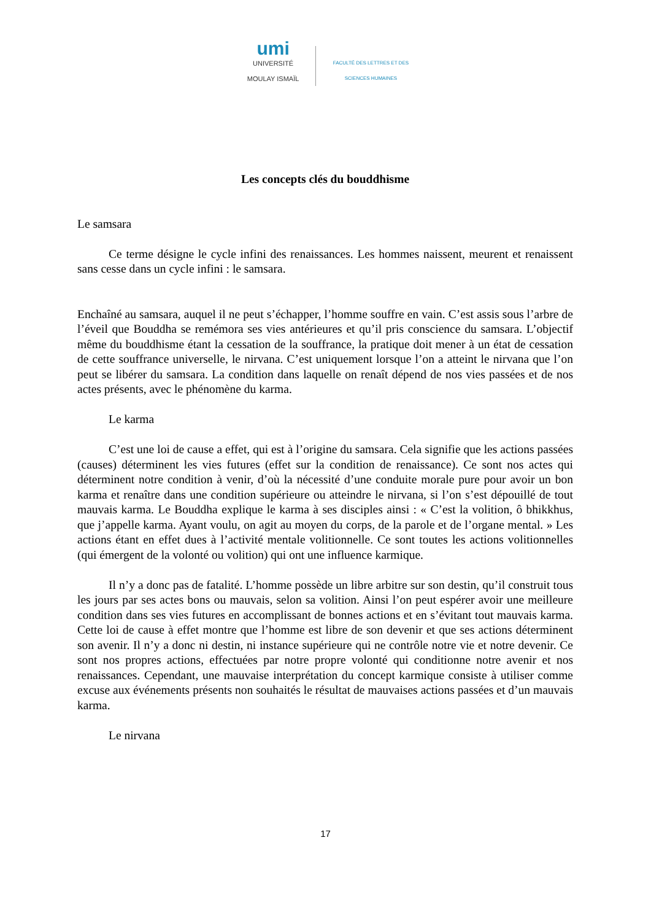umi
UNIVERSITÉ MOULAY ISMAÏL
FACULTÉ DES LETTRES ET DES SCIENCES HUMAINES
Les concepts clés du bouddhisme
Le samsara
Ce terme désigne le cycle infini des renaissances. Les hommes naissent, meurent et renaissent sans cesse dans un cycle infini : le samsara.
Enchaîné au samsara, auquel il ne peut s’échapper, l’homme souffre en vain. C’est assis sous l’arbre de l’éveil que Bouddha se remémora ses vies antérieures et qu’il pris conscience du samsara. L’objectif même du bouddhisme étant la cessation de la souffrance, la pratique doit mener à un état de cessation de cette souffrance universelle, le nirvana. C’est uniquement lorsque l’on a atteint le nirvana que l’on peut se libérer du samsara. La condition dans laquelle on renaît dépend de nos vies passées et de nos actes présents, avec le phénomène du karma.
Le karma
C’est une loi de cause a effet, qui est à l’origine du samsara. Cela signifie que les actions passées (causes) déterminent les vies futures (effet sur la condition de renaissance). Ce sont nos actes qui déterminent notre condition à venir, d’où la nécessité d’une conduite morale pure pour avoir un bon karma et renaître dans une condition supérieure ou atteindre le nirvana, si l’on s’est dépouillé de tout mauvais karma. Le Bouddha explique le karma à ses disciples ainsi : « C’est la volition, ô bhikkhus, que j’appelle karma. Ayant voulu, on agit au moyen du corps, de la parole et de l’organe mental. » Les actions étant en effet dues à l’activité mentale volitionnelle. Ce sont toutes les actions volitionnelles (qui émergent de la volonté ou volition) qui ont une influence karmique.
Il n’y a donc pas de fatalité. L’homme possède un libre arbitre sur son destin, qu’il construit tous les jours par ses actes bons ou mauvais, selon sa volition. Ainsi l’on peut espérer avoir une meilleure condition dans ses vies futures en accomplissant de bonnes actions et en s’évitant tout mauvais karma. Cette loi de cause à effet montre que l’homme est libre de son devenir et que ses actions déterminent son avenir. Il n’y a donc ni destin, ni instance supérieure qui ne contrôle notre vie et notre devenir. Ce sont nos propres actions, effectuées par notre propre volonté qui conditionne notre avenir et nos renaissances. Cependant, une mauvaise interprétation du concept karmique consiste à utiliser comme excuse aux événements présents non souhaités le résultat de mauvaises actions passées et d’un mauvais karma.
Le nirvana
17